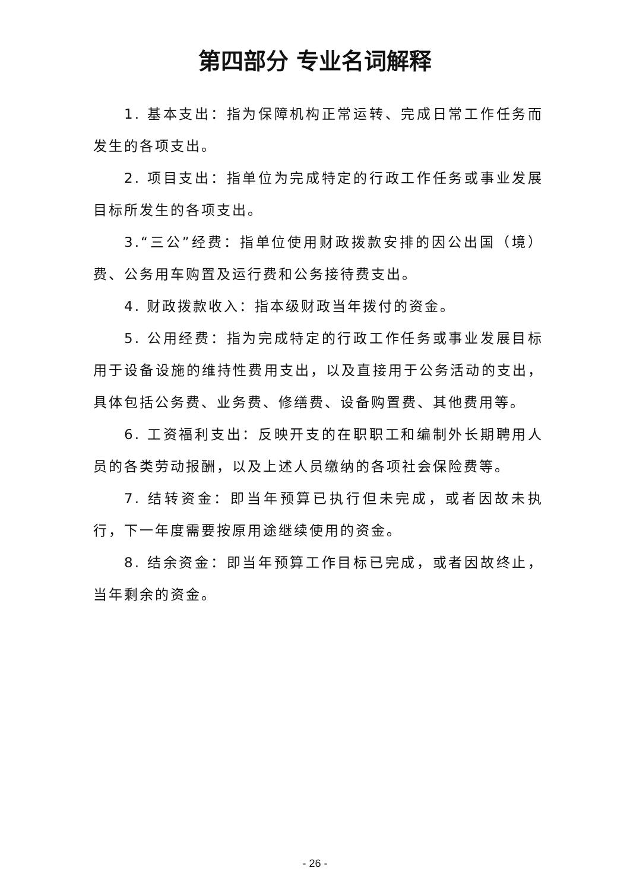第四部分 专业名词解释
1. 基本支出：指为保障机构正常运转、完成日常工作任务而发生的各项支出。
2. 项目支出：指单位为完成特定的行政工作任务或事业发展目标所发生的各项支出。
3.“三公”经费：指单位使用财政拨款安排的因公出国（境）费、公务用车购置及运行费和公务接待费支出。
4. 财政拨款收入：指本级财政当年拨付的资金。
5. 公用经费：指为完成特定的行政工作任务或事业发展目标用于设备设施的维持性费用支出，以及直接用于公务活动的支出，具体包括公务费、业务费、修缮费、设备购置费、其他费用等。
6. 工资福利支出：反映开支的在职职工和编制外长期聘用人员的各类劳动报酬，以及上述人员缴纳的各项社会保险费等。
7. 结转资金：即当年预算已执行但未完成，或者因故未执行，下一年度需要按原用途继续使用的资金。
8. 结余资金：即当年预算工作目标已完成，或者因故终止，当年剩余的资金。
- 26 -